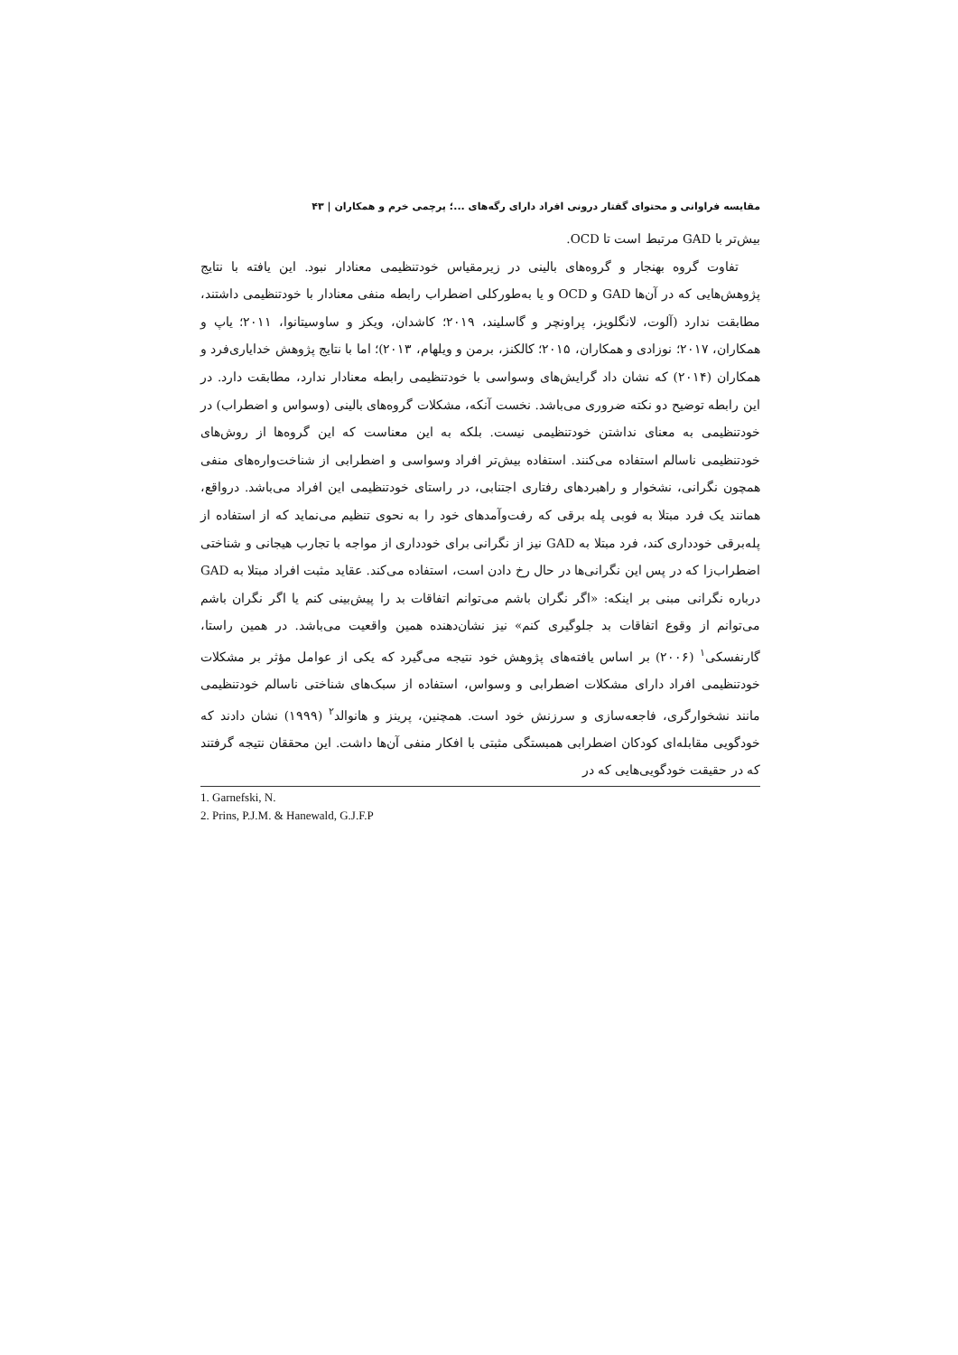مقایسه فراوانی و محتوای گفتار درونی افراد دارای رگه‌های ...؛ پرچمی خرم و همکاران | ۴۳
بیش‌تر با GAD مرتبط است تا OCD.
تفاوت گروه بهنجار و گروه‌های بالینی در زیرمقیاس خودتنظیمی معنادار نبود. این یافته با نتایج پژوهش‌هایی که در آن‌ها GAD و OCD و یا به‌طورکلی اضطراب رابطه منفی معنادار با خودتنظیمی داشتند، مطابقت ندارد (آلوت، لانگلویز، پراونچر و گاسلیند، ۲۰۱۹؛ کاشدان، ویکز و ساوسیتانوا، ۲۰۱۱؛ یاپ و همکاران، ۲۰۱۷؛ نوزادی و همکاران، ۲۰۱۵؛ کالکنز، برمن و ویلهام، ۲۰۱۳)؛ اما با نتایج پژوهش خدایاری‌فرد و همکاران (۲۰۱۴) که نشان داد گرایش‌های وسواسی با خودتنظیمی رابطه معنادار ندارد، مطابقت دارد. در این رابطه توضیح دو نکته ضروری می‌باشد. نخست آنکه، مشکلات گروه‌های بالینی (وسواس و اضطراب) در خودتنظیمی به معنای نداشتن خودتنظیمی نیست. بلکه به این معناست که این گروه‌ها از روش‌های خودتنظیمی ناسالم استفاده می‌کنند. استفاده بیش‌تر افراد وسواسی و اضطرابی از شناخت‌واره‌های منفی همچون نگرانی، نشخوار و راهبردهای رفتاری اجتنابی، در راستای خودتنظیمی این افراد می‌باشد. درواقع، همانند یک فرد مبتلا به فوبی پله برقی که رفت‌وآمدهای خود را به نحوی تنظیم می‌نماید که از استفاده از پله‌برقی خودداری کند، فرد مبتلا به GAD نیز از نگرانی برای خودداری از مواجه با تجارب هیجانی و شناختی اضطراب‌زا که در پس این نگرانی‌ها در حال رخ دادن است، استفاده می‌کند. عقاید مثبت افراد مبتلا به GAD درباره نگرانی مبنی بر اینکه: «اگر نگران باشم می‌توانم اتفاقات بد را پیش‌بینی کنم یا اگر نگران باشم می‌توانم از وقوع اتفاقات بد جلوگیری کنم» نیز نشان‌دهنده همین واقعیت می‌باشد. در همین راستا، گارنفسکی<sup>۱</sup> (۲۰۰۶) بر اساس یافته‌های پژوهش خود نتیجه می‌گیرد که یکی از عوامل مؤثر بر مشکلات خودتنظیمی افراد دارای مشکلات اضطرابی و وسواس، استفاده از سبک‌های شناختی ناسالم خودتنظیمی مانند نشخوارگری، فاجعه‌سازی و سرزنش خود است. همچنین، پرینز و هانوالد<sup>۲</sup> (۱۹۹۹) نشان دادند که خودگویی مقابله‌ای کودکان اضطرابی همبستگی مثبتی با افکار منفی آن‌ها داشت. این محققان نتیجه گرفتند که در حقیقت خودگویی‌هایی که در
1. Garnefski, N.
2. Prins, P.J.M. & Hanewald, G.J.F.P